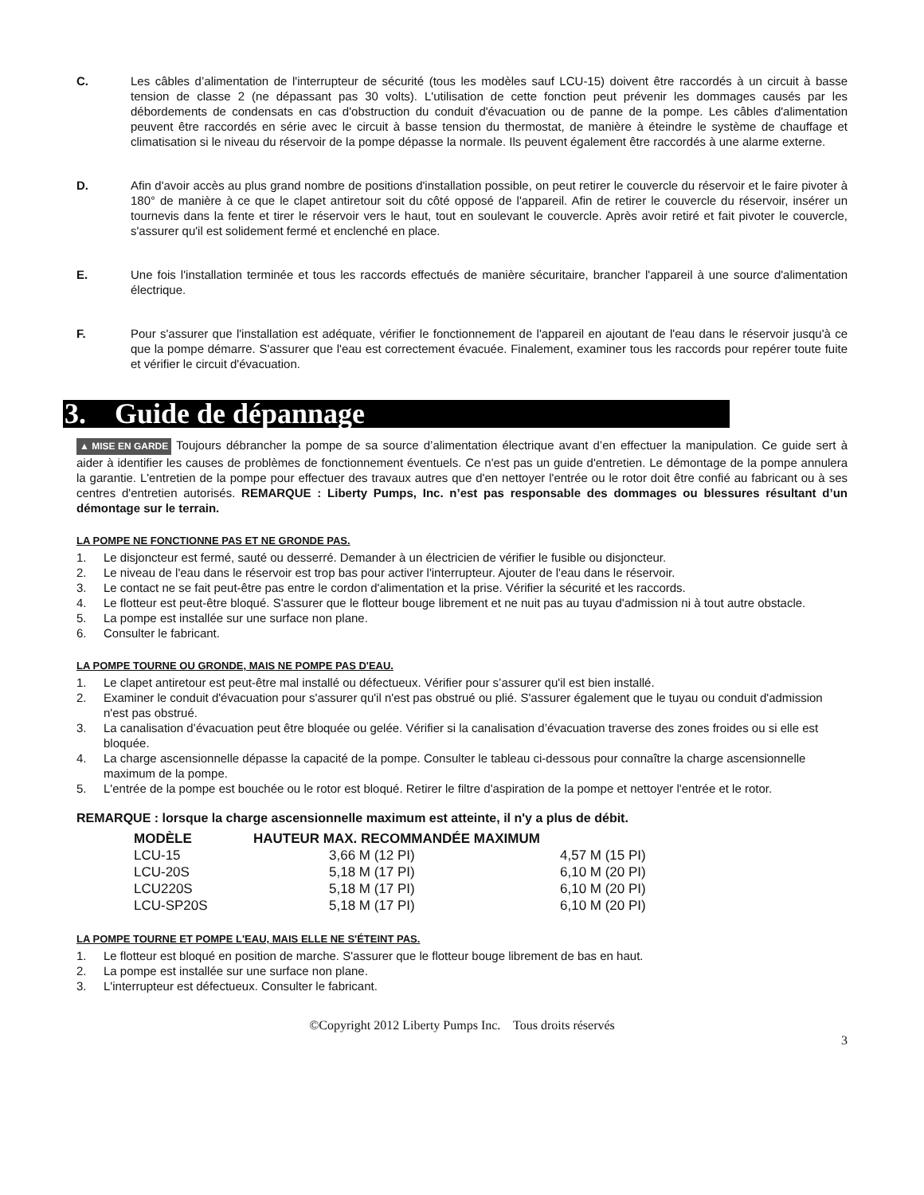C. Les câbles d’alimentation de l'interrupteur de sécurité (tous les modèles sauf LCU-15) doivent être raccordés à un circuit à basse tension de classe 2 (ne dépassant pas 30 volts). L'utilisation de cette fonction peut prévenir les dommages causés par les débordements de condensats en cas d'obstruction du conduit d'évacuation ou de panne de la pompe. Les câbles d'alimentation peuvent être raccordés en série avec le circuit à basse tension du thermostat, de manière à éteindre le système de chauffage et climatisation si le niveau du réservoir de la pompe dépasse la normale. Ils peuvent également être raccordés à une alarme externe.
D. Afin d'avoir accès au plus grand nombre de positions d'installation possible, on peut retirer le couvercle du réservoir et le faire pivoter à 180° de manière à ce que le clapet antiretour soit du côté opposé de l'appareil. Afin de retirer le couvercle du réservoir, insérer un tournevis dans la fente et tirer le réservoir vers le haut, tout en soulevant le couvercle. Après avoir retiré et fait pivoter le couvercle, s'assurer qu'il est solidement fermé et enclenché en place.
E. Une fois l'installation terminée et tous les raccords effectués de manière sécuritaire, brancher l'appareil à une source d'alimentation électrique.
F. Pour s'assurer que l'installation est adéquate, vérifier le fonctionnement de l'appareil en ajoutant de l'eau dans le réservoir jusqu'à ce que la pompe démarre. S'assurer que l'eau est correctement évacuée. Finalement, examiner tous les raccords pour repérer toute fuite et vérifier le circuit d'évacuation.
3. Guide de dépannage
▲ MISE EN GARDE Toujours débrancher la pompe de sa source d’alimentation électrique avant d’en effectuer la manipulation. Ce guide sert à aider à identifier les causes de problèmes de fonctionnement éventuels. Ce n'est pas un guide d'entretien. Le démontage de la pompe annulera la garantie. L'entretien de la pompe pour effectuer des travaux autres que d'en nettoyer l'entrée ou le rotor doit être confié au fabricant ou à ses centres d'entretien autorisés. REMARQUE : Liberty Pumps, Inc. n’est pas responsable des dommages ou blessures résultant d’un démontage sur le terrain.
LA POMPE NE FONCTIONNE PAS ET NE GRONDE PAS.
1. Le disjoncteur est fermé, sauté ou desserré. Demander à un électricien de vérifier le fusible ou disjoncteur.
2. Le niveau de l'eau dans le réservoir est trop bas pour activer l'interrupteur. Ajouter de l'eau dans le réservoir.
3. Le contact ne se fait peut-être pas entre le cordon d'alimentation et la prise. Vérifier la sécurité et les raccords.
4. Le flotteur est peut-être bloqué. S'assurer que le flotteur bouge librement et ne nuit pas au tuyau d'admission ni à tout autre obstacle.
5. La pompe est installée sur une surface non plane.
6. Consulter le fabricant.
LA POMPE TOURNE OU GRONDE, MAIS NE POMPE PAS D'EAU.
1. Le clapet antiretour est peut-être mal installé ou défectueux. Vérifier pour s’assurer qu'il est bien installé.
2. Examiner le conduit d'évacuation pour s'assurer qu'il n'est pas obstrué ou plié. S'assurer également que le tuyau ou conduit d'admission n'est pas obstrué.
3. La canalisation d’évacuation peut être bloquée ou gelée. Vérifier si la canalisation d’évacuation traverse des zones froides ou si elle est bloquée.
4. La charge ascensionnelle dépasse la capacité de la pompe. Consulter le tableau ci-dessous pour connaître la charge ascensionnelle maximum de la pompe.
5. L'entrée de la pompe est bouchée ou le rotor est bloqué. Retirer le filtre d'aspiration de la pompe et nettoyer l'entrée et le rotor.
REMARQUE : lorsque la charge ascensionnelle maximum est atteinte, il n'y a plus de débit.
| MODÈLE | HAUTEUR MAX. RECOMMANDÉE MAXIMUM | |
| --- | --- | --- |
| LCU-15 | 3,66 M (12 PI) | 4,57 M (15 PI) |
| LCU-20S | 5,18 M (17 PI) | 6,10 M (20 PI) |
| LCU220S | 5,18 M (17 PI) | 6,10 M (20 PI) |
| LCU-SP20S | 5,18 M (17 PI) | 6,10 M (20 PI) |
LA POMPE TOURNE ET POMPE L'EAU, MAIS ELLE NE S'ÉTEINT PAS.
1. Le flotteur est bloqué en position de marche. S'assurer que le flotteur bouge librement de bas en haut.
2. La pompe est installée sur une surface non plane.
3. L'interrupteur est défectueux. Consulter le fabricant.
©Copyright 2012 Liberty Pumps Inc. Tous droits réservés
3